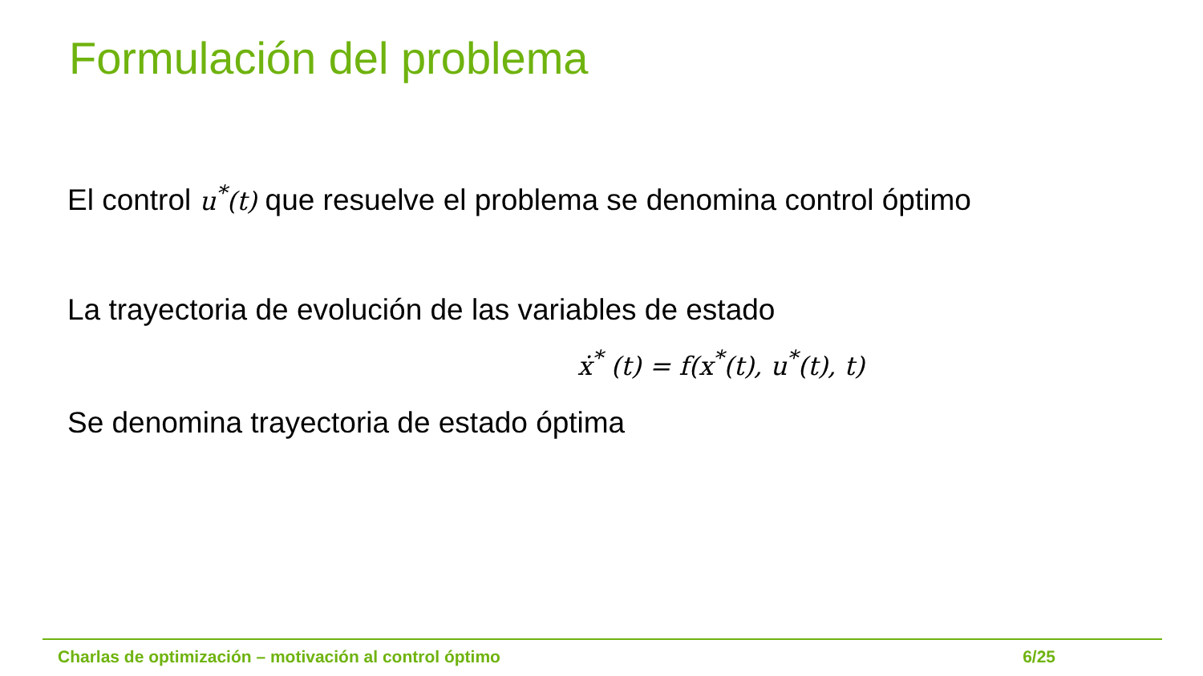Formulación del problema
El control u<sup>*</sup>(t) que resuelve el problema se denomina control óptimo
La trayectoria de evolución de las variables de estado
ẋ<sup>*</sup> (t) = f(x<sup>*</sup>(t), u<sup>*</sup>(t), t)
Se denomina trayectoria de estado óptima
Charlas de optimización – motivación al control óptimo 6/25